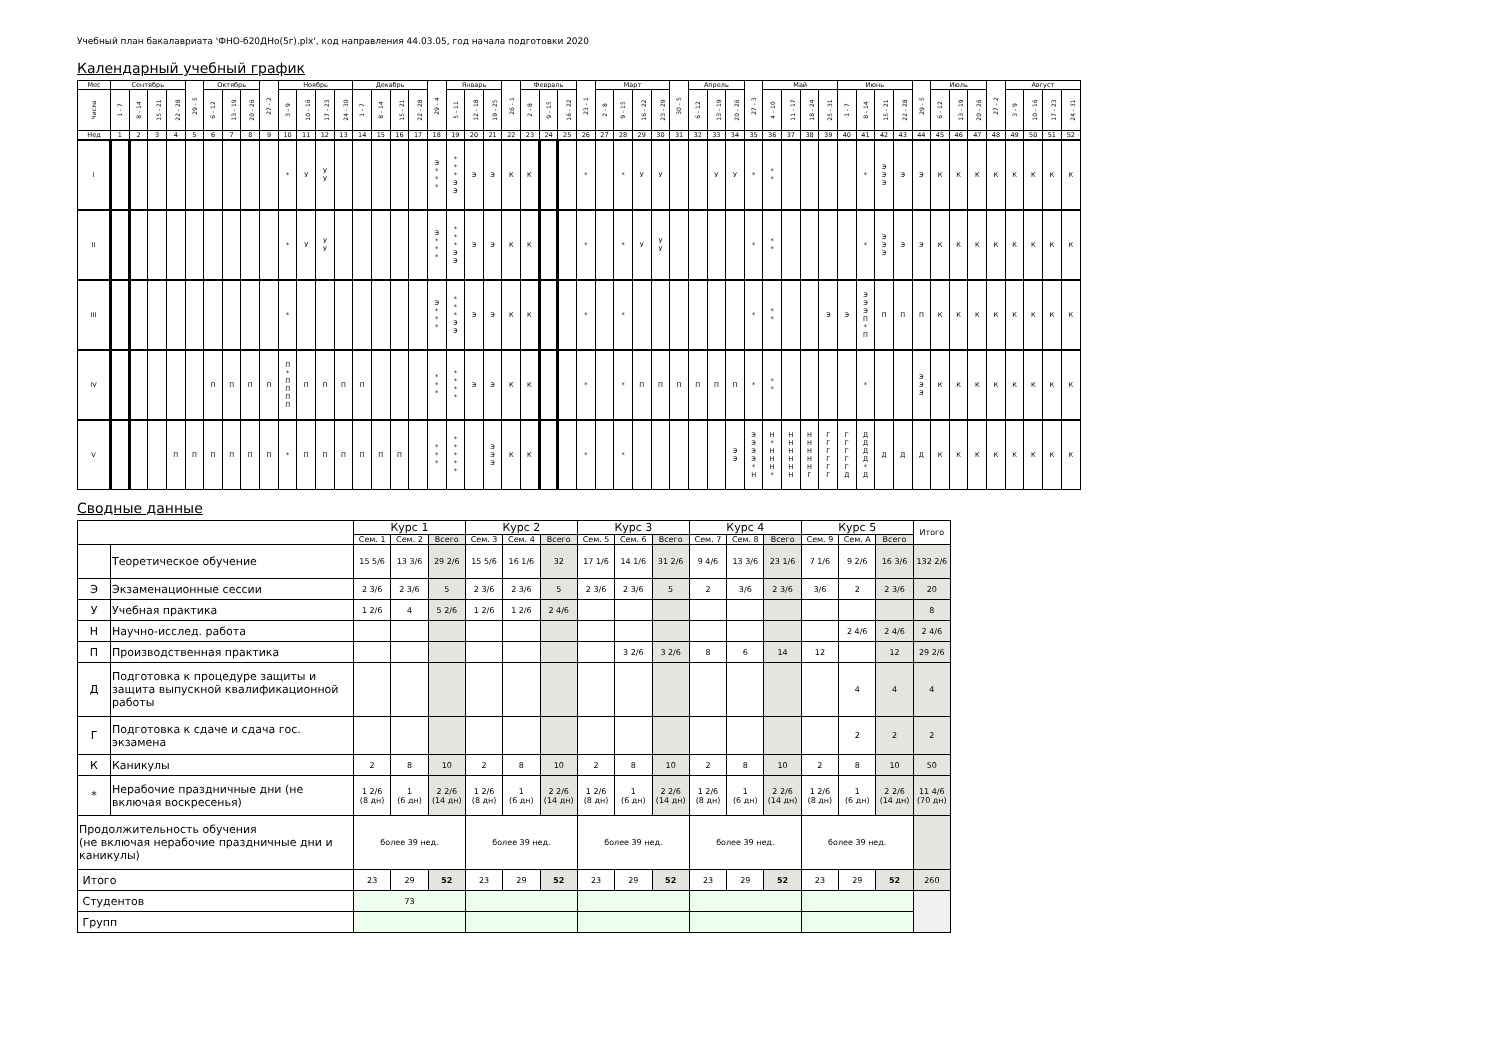Учебный план бакалавриата 'ФНО-б20ДНо(5г).plx', код направления 44.03.05, год начала подготовки 2020
Календарный учебный график
| Мес | Сентябрь | | | | 29 - 5 | Октябрь | | | 27 - 2 | Ноябрь | | | | Декабрь | | | | 29 - 4 | Январь | | | 26 - 1 | Февраль | | | 23 - 1 | Март | | | | 30 - 5 | Апрель | | | 27 - 3 | Май | | | | Июнь | | | | 29 - 5 | Июль | | | 27 - 2 | Август | | | |
| Числа | 1 - 7 | 8 - 14 | 15 - 21 | 22 - 28 | | 6 - 12 | 13 - 19 | 20 - 26 | | 3 - 9 | 10 - 16 | 17 - 23 | 24 - 30 | 1 - 7 | 8 - 14 | 15 - 21 | 22 - 28 | | 5 - 11 | 12 - 18 | 19 - 25 | | 2 - 8 | 9 - 15 | 16 - 22 | | 2 - 8 | 9 - 15 | 16 - 22 | 23 - 29 | | 6 - 12 | 13 - 19 | 20 - 26 | | 4 - 10 | 11 - 17 | 18 - 24 | 25 - 31 | 1 - 7 | 8 - 14 | 15 - 21 | 22 - 28 | | 6 - 12 | 13 - 19 | 20 - 26 | | 3 - 9 | 10 - 16 | 17 - 23 | 24 - 31 |
| Нед | 1 | 2 | 3 | 4 | 5 | 6 | 7 | 8 | 9 | 10 | 11 | 12 | 13 | 14 | 15 | 16 | 17 | 18 | 19 | 20 | 21 | 22 | 23 | 24 | 25 | 26 | 27 | 28 | 29 | 30 | 31 | 32 | 33 | 34 | 35 | 36 | 37 | 38 | 39 | 40 | 41 | 42 | 43 | 44 | 45 | 46 | 47 | 48 | 49 | 50 | 51 | 52 |
| I | | | | | | | | | | * | У | У У | | | | | | Э * * * | * * * Э Э | Э | Э | К | К | | | * | | * | У | У | | | У | У | * | * * | | | | | * | Э Э Э | Э | Э | К | К | К | К | К | К | К | К |
| II | | | | | | | | | | * | У | У У | | | | | | Э * * * | * * * Э Э | Э | Э | К | К | | | * | | * | У | У У | | | | | * | * * | | | | | * | Э Э Э | Э | Э | К | К | К | К | К | К | К | К |
| III | | | | | | | | | | * | | | | | | | | Э * * * | * * * Э Э | Э | Э | К | К | | | * | | * | | | | | | | * | * * | | | Э | Э | Э Э Э П * П | П | П | П | К | К | К | К | К | К | К | К |
| IV | | | | | | П | П | П | П | П * П П П П | П | П | П | П | | | | * * * | * * * * | Э | Э | К | К | | | * | | * | П | П | П | П | П | П | * | * * | | | | | * | | | Э Э Э | К | К | К | К | К | К | К | К |
| V | | | | П | П | П | П | П | П | * | П | П | П | П | П | П | | * * * | * * * * * | | Э Э Э | К | К | | | * | | * | | | | | | Э Э | Э Э Э Э * Н | Н * Н Н Н * | Н Н Н Н Н Н | Н Н Н Н Н Г | Г Г Г Г Г Г | Г Г Г Г Г Д | Д Д Д Д * Д | Д | Д | Д | К | К | К | К | К | К | К | К |
Сводные данные
| | | Курс 1 | | | Курс 2 | | | Курс 3 | | | Курс 4 | | | Курс 5 | | | Итого |
| | | Сем. 1 | Сем. 2 | Всего | Сем. 3 | Сем. 4 | Всего | Сем. 5 | Сем. 6 | Всего | Сем. 7 | Сем. 8 | Всего | Сем. 9 | Сем. A | Всего | |
| | Теоретическое обучение | 15 5/6 | 13 3/6 | 29 2/6 | 15 5/6 | 16 1/6 | 32 | 17 1/6 | 14 1/6 | 31 2/6 | 9 4/6 | 13 3/6 | 23 1/6 | 7 1/6 | 9 2/6 | 16 3/6 | 132 2/6 |
| Э | Экзаменационные сессии | 2 3/6 | 2 3/6 | 5 | 2 3/6 | 2 3/6 | 5 | 2 3/6 | 2 3/6 | 5 | 2 | 3/6 | 2 3/6 | 3/6 | 2 | 2 3/6 | 20 |
| У | Учебная практика | 1 2/6 | 4 | 5 2/6 | 1 2/6 | 1 2/6 | 2 4/6 | | | | | | | | | | 8 |
| Н | Научно-исслед. работа | | | | | | | | | | | | | | 2 4/6 | 2 4/6 | 2 4/6 |
| П | Производственная практика | | | | | | | | 3 2/6 | 3 2/6 | 8 | 6 | 14 | 12 | | 12 | 29 2/6 |
| Д | Подготовка к процедуре защиты и защита выпускной квалификационной работы | | | | | | | | | | | | | | 4 | 4 | 4 |
| Г | Подготовка к сдаче и сдача гос. экзамена | | | | | | | | | | | | | | 2 | 2 | 2 |
| К | Каникулы | 2 | 8 | 10 | 2 | 8 | 10 | 2 | 8 | 10 | 2 | 8 | 10 | 2 | 8 | 10 | 50 |
| * | Нерабочие праздничные дни (не включая воскресенья) | 1 2/6 (8 дн) | 1 (6 дн) | 2 2/6 (14 дн) | 1 2/6 (8 дн) | 1 (6 дн) | 2 2/6 (14 дн) | 1 2/6 (8 дн) | 1 (6 дн) | 2 2/6 (14 дн) | 1 2/6 (8 дн) | 1 (6 дн) | 2 2/6 (14 дн) | 1 2/6 (8 дн) | 1 (6 дн) | 2 2/6 (14 дн) | 11 4/6 (70 дн) |
| Продолжительность обучения (не включая нерабочие праздничные дни и каникулы) | | более 39 нед. | | | более 39 нед. | | | более 39 нед. | | | более 39 нед. | | | более 39 нед. | | | |
| Итого | | 23 | 29 | 52 | 23 | 29 | 52 | 23 | 29 | 52 | 23 | 29 | 52 | 23 | 29 | 52 | 260 |
| Студентов | | 73 | | | | | | | | | | | | | | | |
| Групп | | | | | | | | | | | | | | | | | |